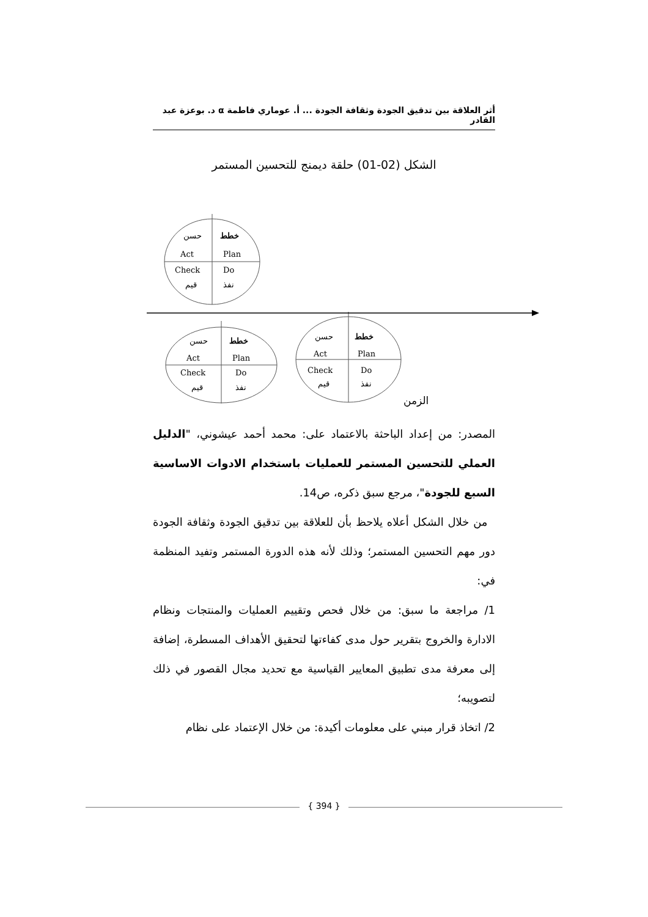أثر العلاقة بين تدقيق الجودة وثقافة الجودة ... أ. عوماري فاطمة α د. بوعزة عبد القادر
الشكل (02-01) حلقة ديمنج للتحسين المستمر
حسن
خطط
Act
Plan
Check
Do
قيم
نفذ
حسن
خطط
Act
Plan
Check
Do
قيم
نفذ
حسن
خطط
Act
Plan
Check
Do
قيم
نفذ
الزمن
المصدر: من إعداد الباحثة بالاعتماد على: محمد أحمد عيشوني، "الدليل العملي للتحسين المستمر للعمليات باستخدام الادوات الاساسية السبع للجودة"، مرجع سبق ذكره، ص14.
من خلال الشكل أعلاه يلاحظ بأن للعلاقة بين تدقيق الجودة وثقافة الجودة دور مهم التحسين المستمر؛ وذلك لأنه هذه الدورة المستمر وتفيد المنظمة في:
1/ مراجعة ما سبق: من خلال فحص وتقييم العمليات والمنتجات ونظام الادارة والخروج بتقرير حول مدى كفاءتها لتحقيق الأهداف المسطرة، إضافة إلى معرفة مدى تطبيق المعايير القياسية مع تحديد مجال القصور في ذلك لتصويبه؛
2/ اتخاذ قرار مبني على معلومات أكيدة: من خلال الإعتماد على نظام
{ 394 }